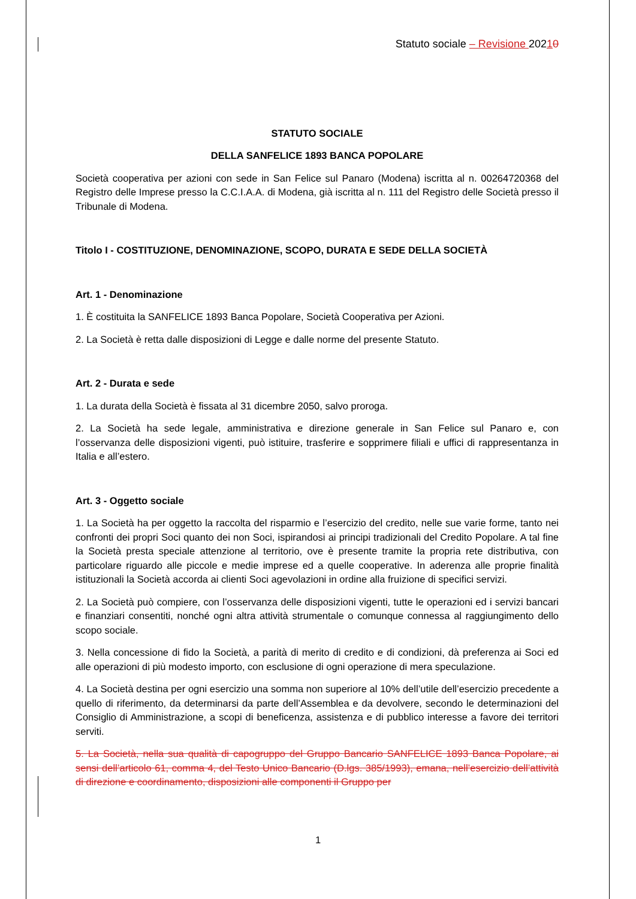Statuto sociale – Revisione 20210
STATUTO SOCIALE
DELLA SANFELICE 1893 BANCA POPOLARE
Società cooperativa per azioni con sede in San Felice sul Panaro (Modena) iscritta al n. 00264720368 del Registro delle Imprese presso la C.C.I.A.A. di Modena, già iscritta al n. 111 del Registro delle Società presso il Tribunale di Modena.
Titolo I - COSTITUZIONE, DENOMINAZIONE, SCOPO, DURATA E SEDE DELLA SOCIETÀ
Art. 1 - Denominazione
1. È costituita la SANFELICE 1893 Banca Popolare, Società Cooperativa per Azioni.
2. La Società è retta dalle disposizioni di Legge e dalle norme del presente Statuto.
Art. 2 - Durata e sede
1. La durata della Società è fissata al 31 dicembre 2050, salvo proroga.
2. La Società ha sede legale, amministrativa e direzione generale in San Felice sul Panaro e, con l’osservanza delle disposizioni vigenti, può istituire, trasferire e sopprimere filiali e uffici di rappresentanza in Italia e all’estero.
Art. 3 - Oggetto sociale
1. La Società ha per oggetto la raccolta del risparmio e l’esercizio del credito, nelle sue varie forme, tanto nei confronti dei propri Soci quanto dei non Soci, ispirandosi ai principi tradizionali del Credito Popolare. A tal fine la Società presta speciale attenzione al territorio, ove è presente tramite la propria rete distributiva, con particolare riguardo alle piccole e medie imprese ed a quelle cooperative. In aderenza alle proprie finalità istituzionali la Società accorda ai clienti Soci agevolazioni in ordine alla fruizione di specifici servizi.
2. La Società può compiere, con l’osservanza delle disposizioni vigenti, tutte le operazioni ed i servizi bancari e finanziari consentiti, nonché ogni altra attività strumentale o comunque connessa al raggiungimento dello scopo sociale.
3. Nella concessione di fido la Società, a parità di merito di credito e di condizioni, dà preferenza ai Soci ed alle operazioni di più modesto importo, con esclusione di ogni operazione di mera speculazione.
4. La Società destina per ogni esercizio una somma non superiore al 10% dell’utile dell’esercizio precedente a quello di riferimento, da determinarsi da parte dell’Assemblea e da devolvere, secondo le determinazioni del Consiglio di Amministrazione, a scopi di beneficenza, assistenza e di pubblico interesse a favore dei territori serviti.
5. La Società, nella sua qualità di capogruppo del Gruppo Bancario SANFELICE 1893 Banca Popolare, ai sensi dell’articolo 61, comma 4, del Testo Unico Bancario (D.lgs. 385/1993), emana, nell’esercizio dell’attività di direzione e coordinamento, disposizioni alle componenti il Gruppo per
1